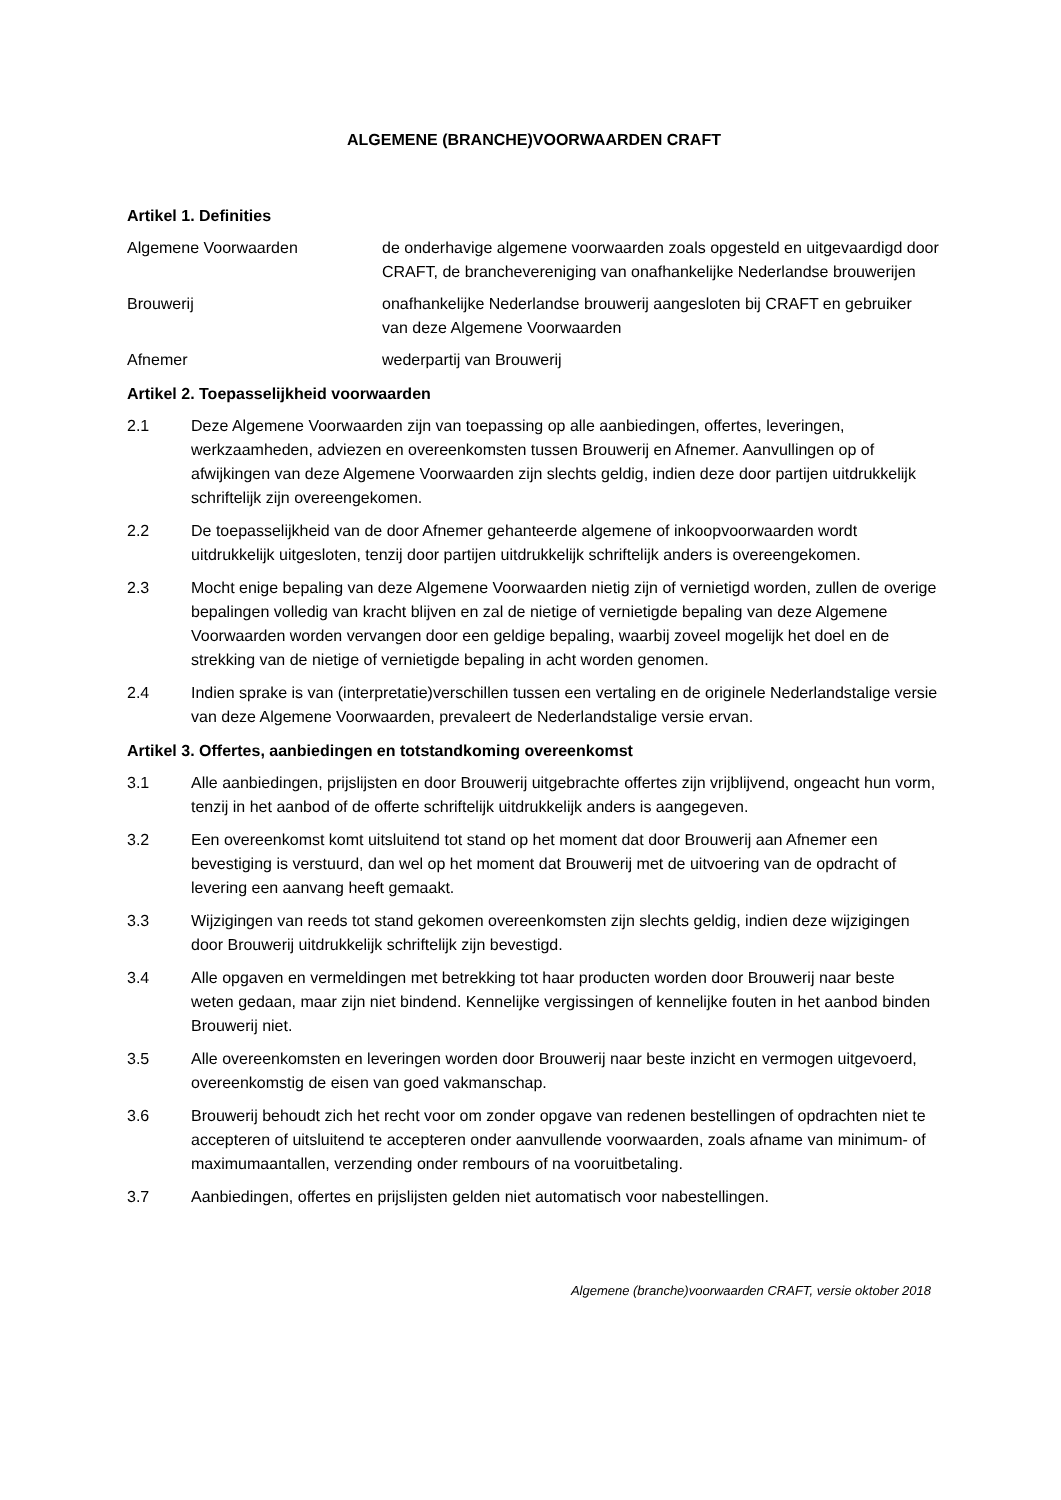ALGEMENE (BRANCHE)VOORWAARDEN CRAFT
Artikel 1. Definities
Algemene Voorwaarden de onderhavige algemene voorwaarden zoals opgesteld en uitgevaardigd door CRAFT, de branchevereniging van onafhankelijke Nederlandse brouwerijen
Brouwerij onafhankelijke Nederlandse brouwerij aangesloten bij CRAFT en gebruiker van deze Algemene Voorwaarden
Afnemer wederpartij van Brouwerij
Artikel 2. Toepasselijkheid voorwaarden
2.1 Deze Algemene Voorwaarden zijn van toepassing op alle aanbiedingen, offertes, leveringen, werkzaamheden, adviezen en overeenkomsten tussen Brouwerij en Afnemer. Aanvullingen op of afwijkingen van deze Algemene Voorwaarden zijn slechts geldig, indien deze door partijen uitdrukkelijk schriftelijk zijn overeengekomen.
2.2 De toepasselijkheid van de door Afnemer gehanteerde algemene of inkoopvoorwaarden wordt uitdrukkelijk uitgesloten, tenzij door partijen uitdrukkelijk schriftelijk anders is overeengekomen.
2.3 Mocht enige bepaling van deze Algemene Voorwaarden nietig zijn of vernietigd worden, zullen de overige bepalingen volledig van kracht blijven en zal de nietige of vernietigde bepaling van deze Algemene Voorwaarden worden vervangen door een geldige bepaling, waarbij zoveel mogelijk het doel en de strekking van de nietige of vernietigde bepaling in acht worden genomen.
2.4 Indien sprake is van (interpretatie)verschillen tussen een vertaling en de originele Nederlandstalige versie van deze Algemene Voorwaarden, prevaleert de Nederlandstalige versie ervan.
Artikel 3. Offertes, aanbiedingen en totstandkoming overeenkomst
3.1 Alle aanbiedingen, prijslijsten en door Brouwerij uitgebrachte offertes zijn vrijblijvend, ongeacht hun vorm, tenzij in het aanbod of de offerte schriftelijk uitdrukkelijk anders is aangegeven.
3.2 Een overeenkomst komt uitsluitend tot stand op het moment dat door Brouwerij aan Afnemer een bevestiging is verstuurd, dan wel op het moment dat Brouwerij met de uitvoering van de opdracht of levering een aanvang heeft gemaakt.
3.3 Wijzigingen van reeds tot stand gekomen overeenkomsten zijn slechts geldig, indien deze wijzigingen door Brouwerij uitdrukkelijk schriftelijk zijn bevestigd.
3.4 Alle opgaven en vermeldingen met betrekking tot haar producten worden door Brouwerij naar beste weten gedaan, maar zijn niet bindend. Kennelijke vergissingen of kennelijke fouten in het aanbod binden Brouwerij niet.
3.5 Alle overeenkomsten en leveringen worden door Brouwerij naar beste inzicht en vermogen uitgevoerd, overeenkomstig de eisen van goed vakmanschap.
3.6 Brouwerij behoudt zich het recht voor om zonder opgave van redenen bestellingen of opdrachten niet te accepteren of uitsluitend te accepteren onder aanvullende voorwaarden, zoals afname van minimum- of maximumaantallen, verzending onder rembours of na vooruitbetaling.
3.7 Aanbiedingen, offertes en prijslijsten gelden niet automatisch voor nabestellingen.
Algemene (branche)voorwaarden CRAFT, versie oktober 2018